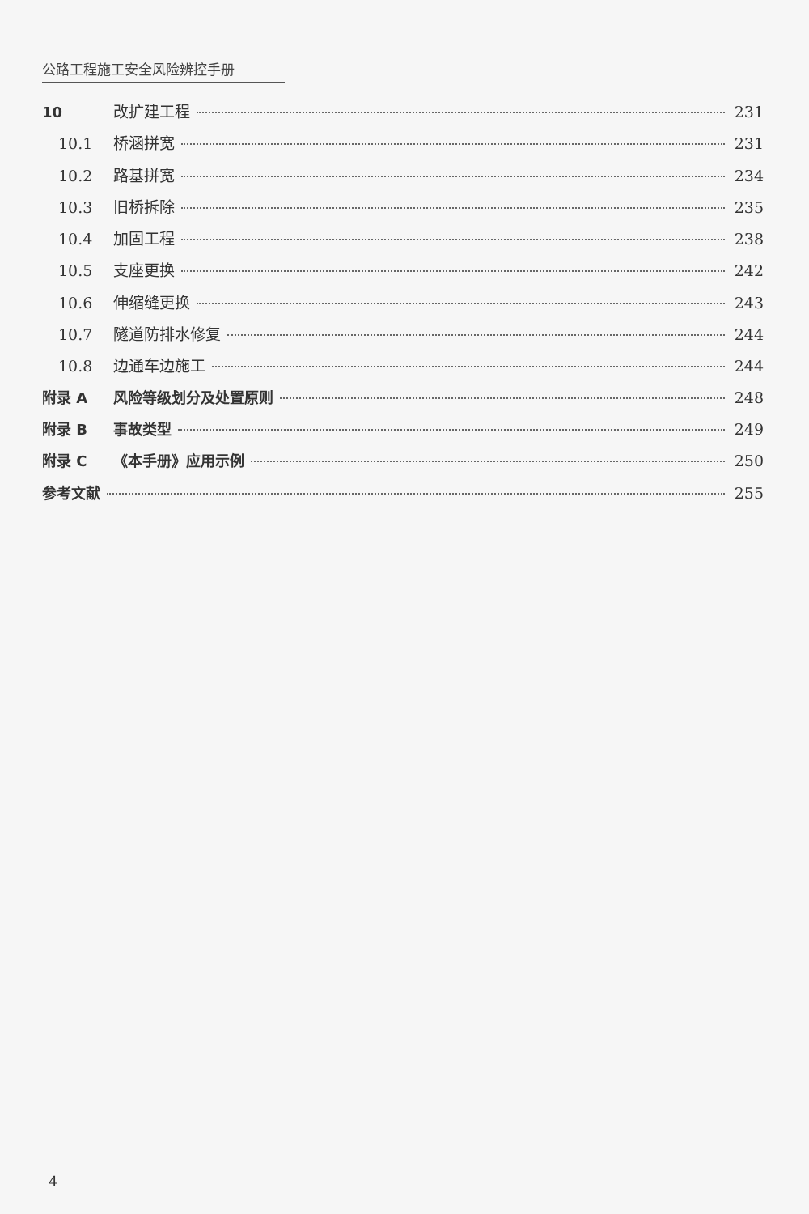公路工程施工安全风险辨控手册
10 改扩建工程 231
10.1 桥涵拼宽 231
10.2 路基拼宽 234
10.3 旧桥拆除 235
10.4 加固工程 238
10.5 支座更换 242
10.6 伸缩缝更换 243
10.7 隧道防排水修复 244
10.8 边通车边施工 244
附录 A 风险等级划分及处置原则 248
附录 B 事故类型 249
附录 C 《本手册》应用示例 250
参考文献 255
4